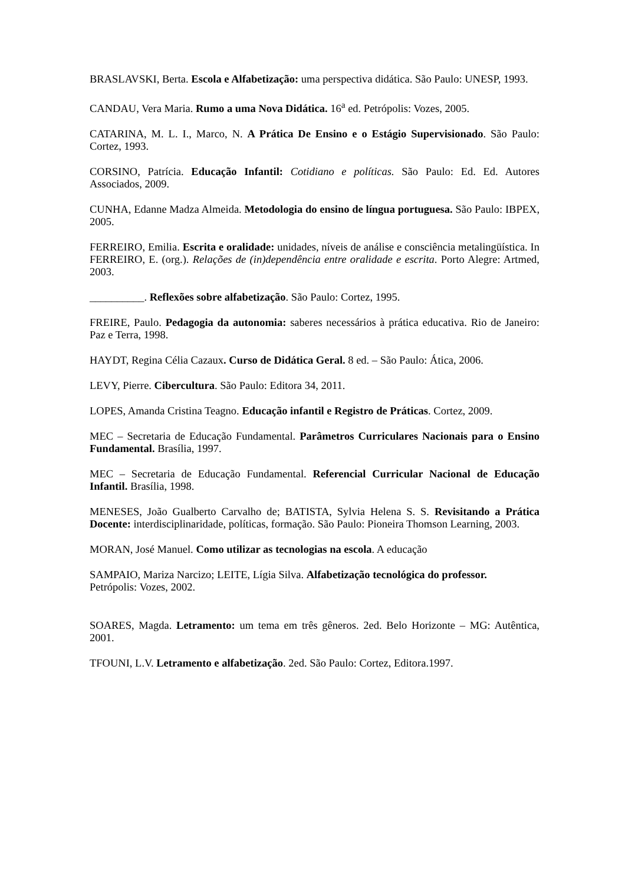BRASLAVSKI, Berta. Escola e Alfabetização: uma perspectiva didática. São Paulo: UNESP, 1993.
CANDAU, Vera Maria. Rumo a uma Nova Didática. 16<sup>a</sup> ed. Petrópolis: Vozes, 2005.
CATARINA, M. L. I., Marco, N. A Prática De Ensino e o Estágio Supervisionado. São Paulo: Cortez, 1993.
CORSINO, Patrícia. Educação Infantil: Cotidiano e políticas. São Paulo: Ed. Ed. Autores Associados, 2009.
CUNHA, Edanne Madza Almeida. Metodologia do ensino de língua portuguesa. São Paulo: IBPEX, 2005.
FERREIRO, Emilia. Escrita e oralidade: unidades, níveis de análise e consciência metalingüística. In FERREIRO, E. (org.). Relações de (in)dependência entre oralidade e escrita. Porto Alegre: Artmed, 2003.
__________. Reflexões sobre alfabetização. São Paulo: Cortez, 1995.
FREIRE, Paulo. Pedagogia da autonomia: saberes necessários à prática educativa. Rio de Janeiro: Paz e Terra, 1998.
HAYDT, Regina Célia Cazaux. Curso de Didática Geral. 8 ed. – São Paulo: Ática, 2006.
LEVY, Pierre. Cibercultura. São Paulo: Editora 34, 2011.
LOPES, Amanda Cristina Teagno. Educação infantil e Registro de Práticas. Cortez, 2009.
MEC – Secretaria de Educação Fundamental. Parâmetros Curriculares Nacionais para o Ensino Fundamental. Brasília, 1997.
MEC – Secretaria de Educação Fundamental. Referencial Curricular Nacional de Educação Infantil. Brasília, 1998.
MENESES, João Gualberto Carvalho de; BATISTA, Sylvia Helena S. S. Revisitando a Prática Docente: interdisciplinaridade, políticas, formação. São Paulo: Pioneira Thomson Learning, 2003.
MORAN, José Manuel. Como utilizar as tecnologias na escola. A educação
SAMPAIO, Mariza Narcizo; LEITE, Lígia Silva. Alfabetização tecnológica do professor.
Petrópolis: Vozes, 2002.
SOARES, Magda. Letramento: um tema em três gêneros. 2ed. Belo Horizonte – MG: Autêntica, 2001.
TFOUNI, L.V. Letramento e alfabetização. 2ed. São Paulo: Cortez, Editora.1997.